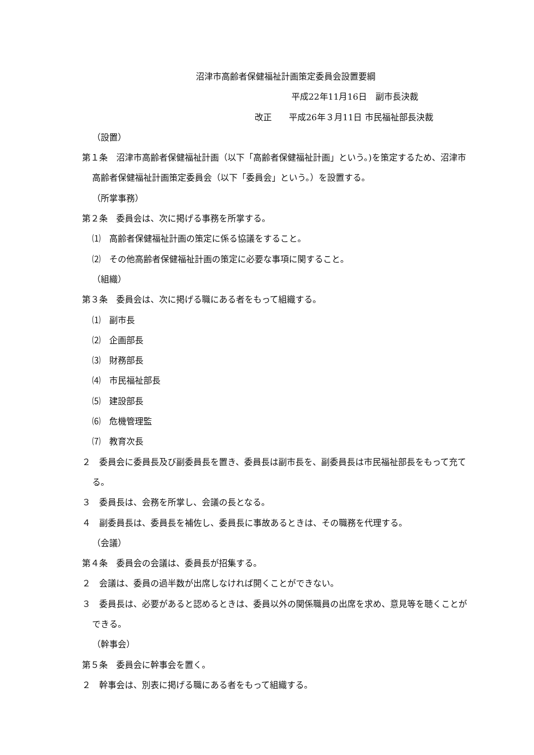沼津市高齢者保健福祉計画策定委員会設置要綱
平成22年11月16日　副市長決裁
改正　　平成26年３月11日 市民福祉部長決裁
（設置）
第１条　沼津市高齢者保健福祉計画（以下「高齢者保健福祉計画」という。)を策定するため、沼津市高齢者保健福祉計画策定委員会（以下「委員会」という。）を設置する。
（所掌事務）
第２条　委員会は、次に掲げる事務を所掌する。
⑴　高齢者保健福祉計画の策定に係る協議をすること。
⑵　その他高齢者保健福祉計画の策定に必要な事項に関すること。
（組織）
第３条　委員会は、次に掲げる職にある者をもって組織する。
⑴　副市長
⑵　企画部長
⑶　財務部長
⑷　市民福祉部長
⑸　建設部長
⑹　危機管理監
⑺　教育次長
２　委員会に委員長及び副委員長を置き、委員長は副市長を、副委員長は市民福祉部長をもって充てる。
３　委員長は、会務を所掌し、会議の長となる。
４　副委員長は、委員長を補佐し、委員長に事故あるときは、その職務を代理する。
（会議）
第４条　委員会の会議は、委員長が招集する。
２　会議は、委員の過半数が出席しなければ開くことができない。
３　委員長は、必要があると認めるときは、委員以外の関係職員の出席を求め、意見等を聴くことができる。
（幹事会）
第５条　委員会に幹事会を置く。
２　幹事会は、別表に掲げる職にある者をもって組織する。